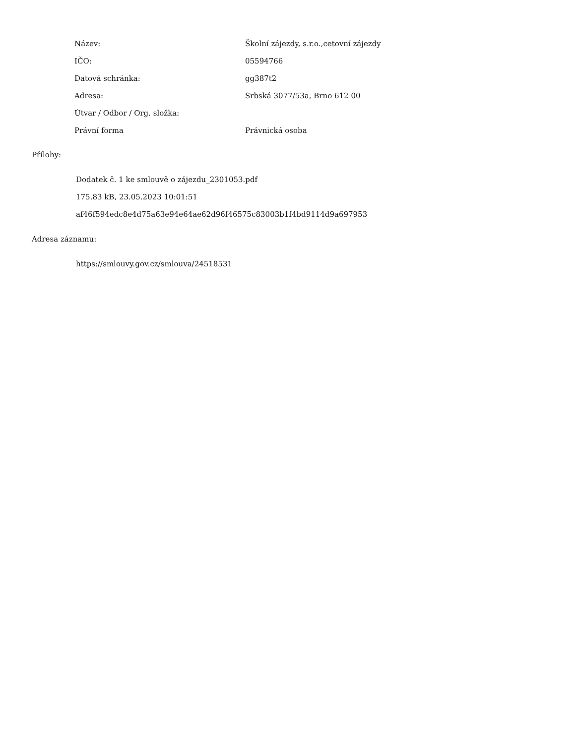| Název: | Školní zájezdy, s.r.o.,cetovní zájezdy |
| IČO: | 05594766 |
| Datová schránka: | gg387t2 |
| Adresa: | Srbská 3077/53a, Brno 612 00 |
| Útvar / Odbor / Org. složka: | |
| Právní forma | Právnická osoba |
Přílohy:
Dodatek č. 1 ke smlouvě o zájezdu_2301053.pdf
175.83 kB, 23.05.2023 10:01:51
af46f594edc8e4d75a63e94e64ae62d96f46575c83003b1f4bd9114d9a697953
Adresa záznamu:
https://smlouvy.gov.cz/smlouva/24518531